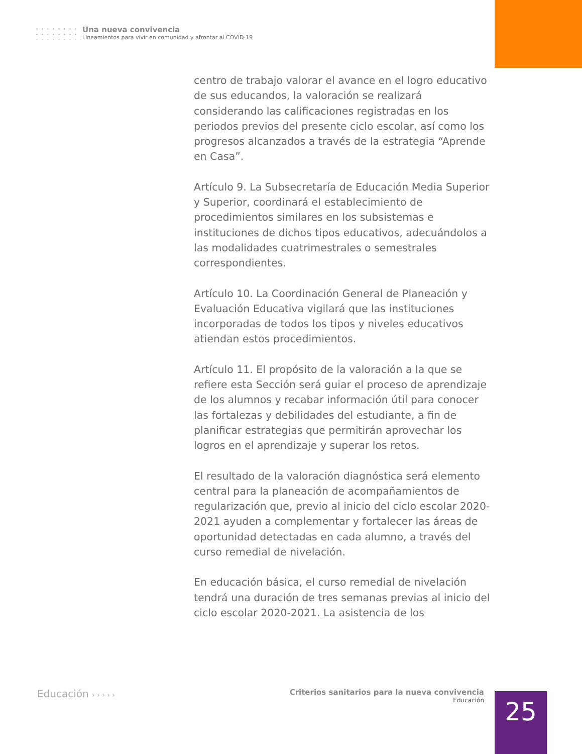Una nueva convivencia Lineamientos para vivir en comunidad y afrontar al COVID-19
centro de trabajo valorar el avance en el logro educativo de sus educandos, la valoración se realizará considerando las calificaciones registradas en los periodos previos del presente ciclo escolar, así como los progresos alcanzados a través de la estrategia “Aprende en Casa”.
Artículo 9. La Subsecretaría de Educación Media Superior y Superior, coordinará el establecimiento de procedimientos similares en los subsistemas e instituciones de dichos tipos educativos, adecuándolos a las modalidades cuatrimestrales o semestrales correspondientes.
Artículo 10. La Coordinación General de Planeación y Evaluación Educativa vigilará que las instituciones incorporadas de todos los tipos y niveles educativos atiendan estos procedimientos.
Artículo 11. El propósito de la valoración a la que se refiere esta Sección será guiar el proceso de aprendizaje de los alumnos y recabar información útil para conocer las fortalezas y debilidades del estudiante, a fin de planificar estrategias que permitirán aprovechar los logros en el aprendizaje y superar los retos.
El resultado de la valoración diagnóstica será elemento central para la planeación de acompañamientos de regularización que, previo al inicio del ciclo escolar 2020-2021 ayuden a complementar y fortalecer las áreas de oportunidad detectadas en cada alumno, a través del curso remedial de nivelación.
En educación básica, el curso remedial de nivelación tendrá una duración de tres semanas previas al inicio del ciclo escolar 2020-2021. La asistencia de los
Educación › › › › ›
Criterios sanitarios para la nueva convivencia
Educación
25